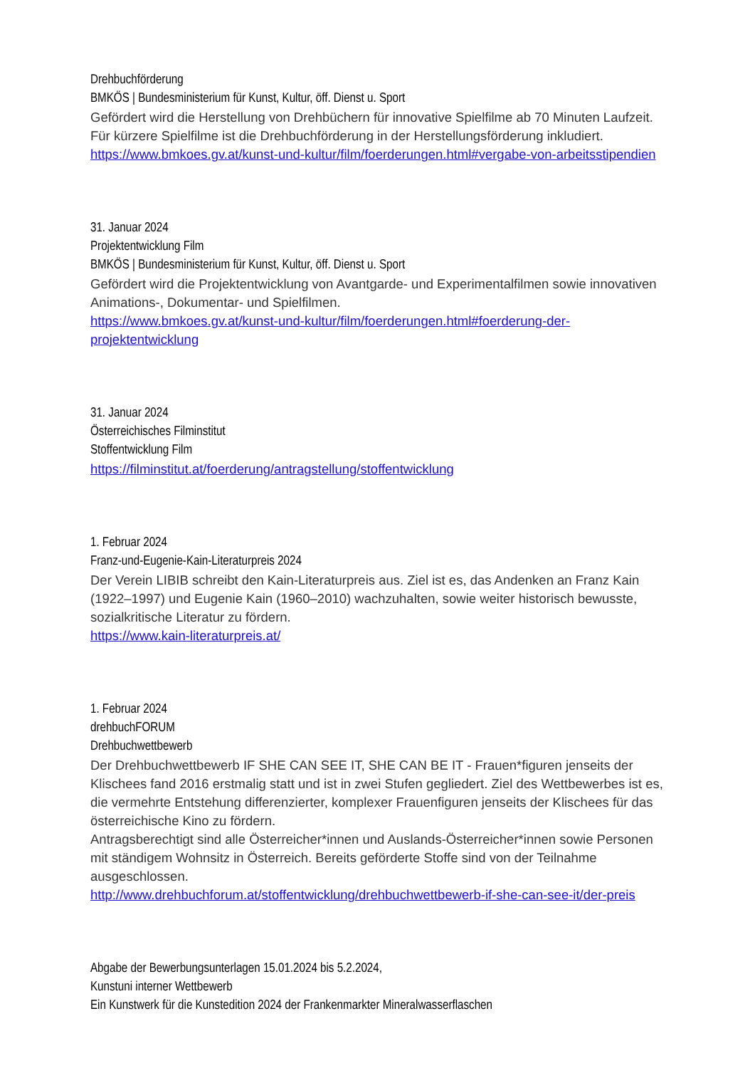Drehbuchförderung
BMKÖS | Bundesministerium für Kunst, Kultur, öff. Dienst u. Sport
Gefördert wird die Herstellung von Drehbüchern für innovative Spielfilme ab 70 Minuten Laufzeit. Für kürzere Spielfilme ist die Drehbuchförderung in der Herstellungsförderung inkludiert.
https://www.bmkoes.gv.at/kunst-und-kultur/film/foerderungen.html#vergabe-von-arbeitsstipendien
31. Januar 2024
Projektentwicklung Film
BMKÖS | Bundesministerium für Kunst, Kultur, öff. Dienst u. Sport
Gefördert wird die Projektentwicklung von Avantgarde- und Experimentalfilmen sowie innovativen Animations-, Dokumentar- und Spielfilmen.
https://www.bmkoes.gv.at/kunst-und-kultur/film/foerderungen.html#foerderung-der-projektentwicklung
31. Januar 2024
Österreichisches Filminstitut
Stoffentwicklung Film
https://filminstitut.at/foerderung/antragstellung/stoffentwicklung
1. Februar 2024
Franz-und-Eugenie-Kain-Literaturpreis 2024
Der Verein LIBIB schreibt den Kain-Literaturpreis aus. Ziel ist es, das Andenken an Franz Kain (1922–1997) und Eugenie Kain (1960–2010) wachzuhalten, sowie weiter historisch bewusste, sozialkritische Literatur zu fördern.
https://www.kain-literaturpreis.at/
1. Februar 2024
drehbuchFORUM
Drehbuchwettbewerb
Der Drehbuchwettbewerb IF SHE CAN SEE IT, SHE CAN BE IT - Frauen*figuren jenseits der Klischees fand 2016 erstmalig statt und ist in zwei Stufen gegliedert. Ziel des Wettbewerbes ist es, die vermehrte Entstehung differenzierter, komplexer Frauenfiguren jenseits der Klischees für das österreichische Kino zu fördern.
Antragsberechtigt sind alle Österreicher*innen und Auslands-Österreicher*innen sowie Personen mit ständigem Wohnsitz in Österreich. Bereits geförderte Stoffe sind von der Teilnahme ausgeschlossen.
http://www.drehbuchforum.at/stoffentwicklung/drehbuchwettbewerb-if-she-can-see-it/der-preis
Abgabe der Bewerbungsunterlagen 15.01.2024 bis 5.2.2024,
Kunstuni interner Wettbewerb
Ein Kunstwerk für die Kunstedition 2024 der Frankenmarkter Mineralwasserflaschen